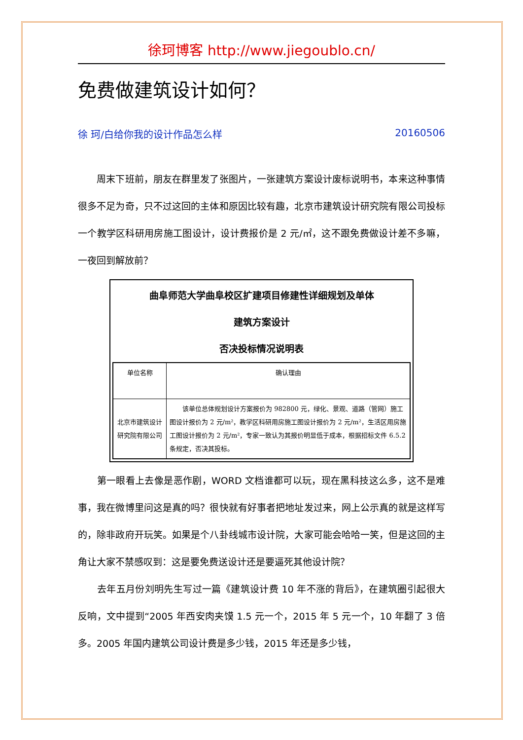徐珂博客 http://www.jiegoublo.cn/
免费做建筑设计如何？
徐 珂/白给你我的设计作品怎么样 20160506
　　周末下班前，朋友在群里发了张图片，一张建筑方案设计废标说明书，本来这种事情很多不足为奇，只不过这回的主体和原因比较有趣，北京市建筑设计研究院有限公司投标一个教学区科研用房施工图设计，设计费报价是 2 元/㎡，这不跟免费做设计差不多嘛，一夜回到解放前？
曲阜师范大学曲阜校区扩建项目修建性详细规划及单体
建筑方案设计
否决投标情况说明表
| 单位名称 | 确认理由 |
| 北京市建筑设计研究院有限公司 | 该单位总体规划设计方案报价为 982800 元，绿化、景观、道路（管网）施工图设计报价为 2 元/m²，教学区科研用房施工图设计报价为 2 元/m²，生活区用房施工图设计报价为 2 元/m²，专家一致认为其报价明显低于成本，根据招标文件 6.5.2 条规定，否决其投标。 |
　　第一眼看上去像是恶作剧，WORD 文档谁都可以玩，现在黑科技这么多，这不是难事，我在微博里问这是真的吗？很快就有好事者把地址发过来，网上公示真的就是这样写的，除非政府开玩笑。如果是个八卦线城市设计院，大家可能会哈哈一笑，但是这回的主角让大家不禁感叹到：这是要免费送设计还是要逼死其他设计院？
　　去年五月份刘明先生写过一篇《建筑设计费 10 年不涨的背后》，在建筑圈引起很大反响，文中提到“2005 年西安肉夹馍 1.5 元一个，2015 年 5 元一个，10 年翻了 3 倍多。2005 年国内建筑公司设计费是多少钱，2015 年还是多少钱，